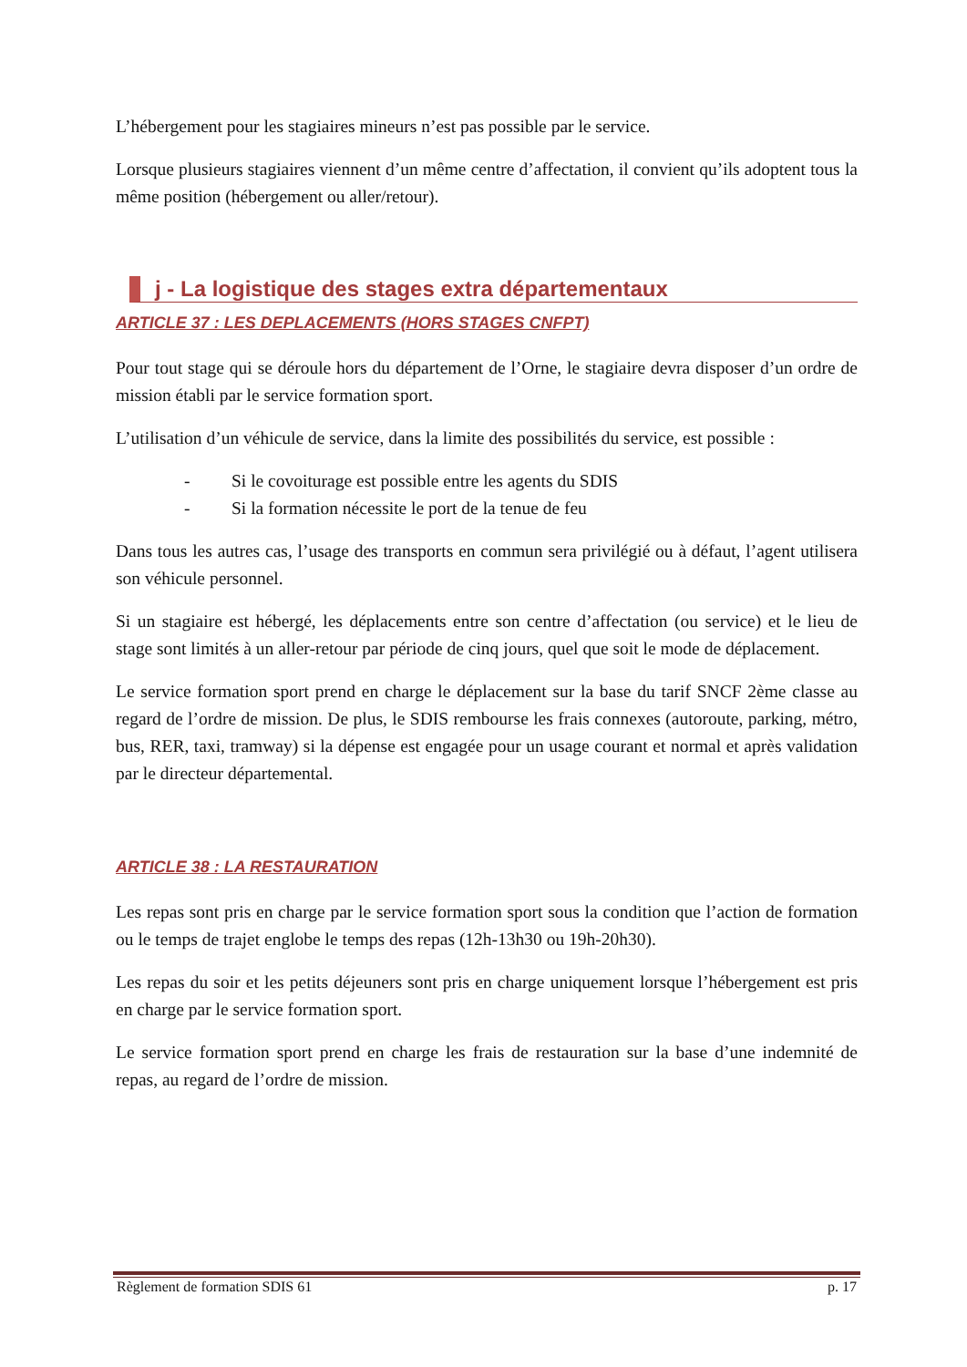L’hébergement pour les stagiaires mineurs n’est pas possible par le service.
Lorsque plusieurs stagiaires viennent d’un même centre d’affectation, il convient qu’ils adoptent tous la même position (hébergement ou aller/retour).
j - La logistique des stages extra départementaux
ARTICLE 37 : LES DEPLACEMENTS (HORS STAGES CNFPT)
Pour tout stage qui se déroule hors du département de l’Orne, le stagiaire devra disposer d’un ordre de mission établi par le service formation sport.
L’utilisation d’un véhicule de service, dans la limite des possibilités du service, est possible :
- Si le covoiturage est possible entre les agents du SDIS
- Si la formation nécessite le port de la tenue de feu
Dans tous les autres cas, l’usage des transports en commun sera privilégié ou à défaut, l’agent utilisera son véhicule personnel.
Si un stagiaire est hébergé, les déplacements entre son centre d’affectation (ou service) et le lieu de stage sont limités à un aller-retour par période de cinq jours, quel que soit le mode de déplacement.
Le service formation sport prend en charge le déplacement sur la base du tarif SNCF 2ème classe au regard de l’ordre de mission. De plus, le SDIS rembourse les frais connexes (autoroute, parking, métro, bus, RER, taxi, tramway) si la dépense est engagée pour un usage courant et normal et après validation par le directeur départemental.
ARTICLE 38 : LA RESTAURATION
Les repas sont pris en charge par le service formation sport sous la condition que l’action de formation ou le temps de trajet englobe le temps des repas (12h-13h30 ou 19h-20h30).
Les repas du soir et les petits déjeuners sont pris en charge uniquement lorsque l’hébergement est pris en charge par le service formation sport.
Le service formation sport prend en charge les frais de restauration sur la base d’une indemnité de repas, au regard de l’ordre de mission.
Règlement de formation SDIS 61 p. 17